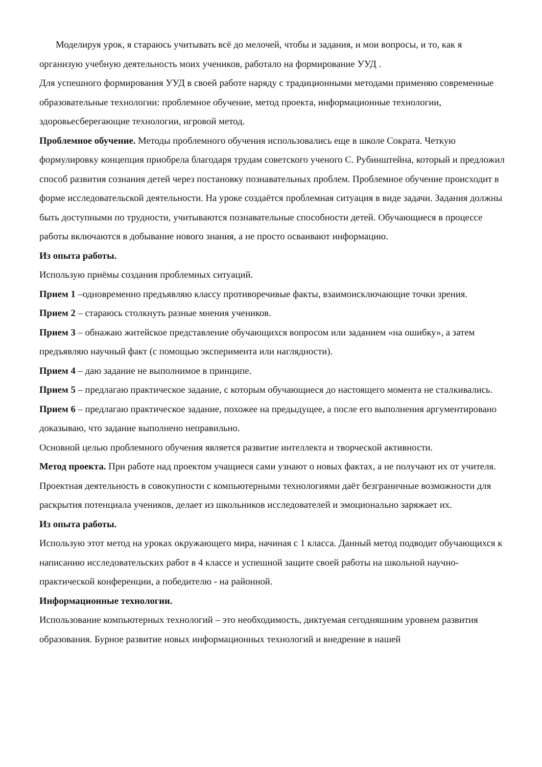Моделируя урок, я стараюсь учитывать всё до мелочей, чтобы и задания, и мои вопросы, и то, как я организую учебную деятельность моих учеников, работало на формирование УУД .
Для успешного формирования УУД в своей работе наряду с традиционными методами применяю современные образовательные технологии: проблемное обучение, метод проекта, информационные технологии, здоровьесберегающие технологии, игровой метод.
Проблемное обучение. Методы проблемного обучения использовались еще в школе Сократа. Четкую формулировку концепция приобрела благодаря трудам советского ученого С. Рубинштейна, который и предложил способ развития сознания детей через постановку познавательных проблем. Проблемное обучение происходит в форме исследовательской деятельности. На уроке создаётся проблемная ситуация в виде задачи. Задания должны быть доступными по трудности, учитываются познавательные способности детей. Обучающиеся в процессе работы включаются в добывание нового знания, а не просто осваивают информацию.
Из опыта работы.
Использую приёмы создания проблемных ситуаций.
Прием 1 –одновременно предъявляю классу противоречивые факты, взаимоисключающие точки зрения.
Прием 2 – стараюсь столкнуть разные мнения учеников.
Прием 3 – обнажаю житейское представление обучающихся вопросом или заданием «на ошибку», а затем предъявляю научный факт (с помощью эксперимента или наглядности).
Прием 4 – даю задание не выполнимое в принципе.
Прием 5 – предлагаю практическое задание, с которым обучающиеся до настоящего момента не сталкивались.
Прием 6 – предлагаю практическое задание, похожее на предыдущее, а после его выполнения аргументировано доказываю, что задание выполнено неправильно.
Основной целью проблемного обучения является развитие интеллекта и творческой активности.
Метод проекта. При работе над проектом учащиеся сами узнают о новых фактах, а не получают их от учителя. Проектная деятельность в совокупности с компьютерными технологиями даёт безграничные возможности для раскрытия потенциала учеников, делает из школьников исследователей и эмоционально заряжает их.
Из опыта работы.
Использую этот метод на уроках окружающего мира, начиная с 1 класса. Данный метод подводит обучающихся к написанию исследовательских работ в 4 классе и успешной защите своей работы на школьной научно-практической конференции, а победителю - на районной.
Информационные технологии.
Использование компьютерных технологий – это необходимость, диктуемая сегодняшним уровнем развития образования. Бурное развитие новых информационных технологий и внедрение в нашей